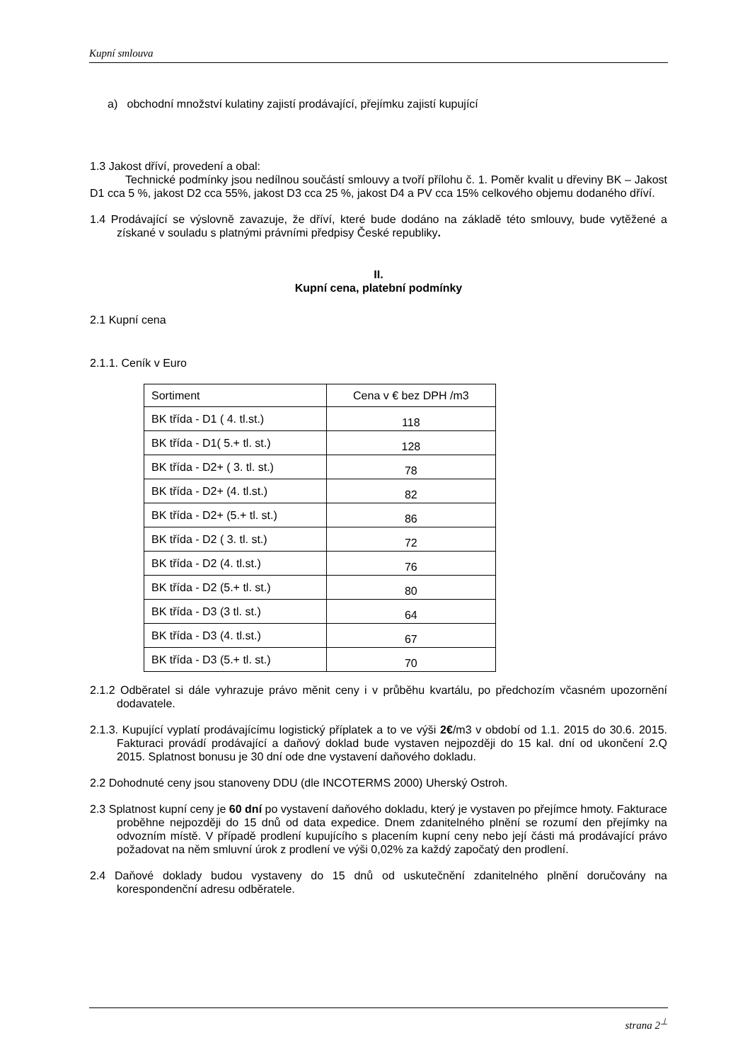Kupní smlouva
a) obchodní množství kulatiny zajistí prodávající, přejímku zajistí kupující
1.3 Jakost dříví, provedení a obal:
Technické podmínky jsou nedílnou součástí smlouvy a tvoří přílohu č. 1. Poměr kvalit u dřeviny BK – Jakost D1 cca 5 %, jakost D2 cca 55%, jakost D3 cca 25 %, jakost D4 a PV cca 15% celkového objemu dodaného dříví.
1.4 Prodávající se výslovně zavazuje, že dříví, které bude dodáno na základě této smlouvy, bude vytěžené a získané v souladu s platnými právními předpisy České republiky.
II.
Kupní cena, platební podmínky
2.1 Kupní cena
2.1.1. Ceník v Euro
| Sortiment | Cena v € bez DPH /m3 |
| BK třída - D1 ( 4. tl.st.) | 118 |
| BK třída - D1( 5.+ tl. st.) | 128 |
| BK třída - D2+ ( 3. tl. st.) | 78 |
| BK třída - D2+ (4. tl.st.) | 82 |
| BK třída - D2+ (5.+ tl. st.) | 86 |
| BK třída - D2 ( 3. tl. st.) | 72 |
| BK třída - D2 (4. tl.st.) | 76 |
| BK třída - D2 (5.+ tl. st.) | 80 |
| BK třída - D3 (3 tl. st.) | 64 |
| BK třída - D3 (4. tl.st.) | 67 |
| BK třída - D3 (5.+ tl. st.) | 70 |
2.1.2 Odběratel si dále vyhrazuje právo měnit ceny i v průběhu kvartálu, po předchozím včasném upozornění dodavatele.
2.1.3. Kupující vyplatí prodávajícímu logistický příplatek a to ve výši 2€/m3 v období od 1.1. 2015 do 30.6. 2015. Fakturaci provádí prodávající a daňový doklad bude vystaven nejpozději do 15 kal. dní od ukončení 2.Q 2015. Splatnost bonusu je 30 dní ode dne vystavení daňového dokladu.
2.2 Dohodnuté ceny jsou stanoveny DDU (dle INCOTERMS 2000) Uherský Ostroh.
2.3 Splatnost kupní ceny je 60 dní po vystavení daňového dokladu, který je vystaven po přejímce hmoty. Fakturace proběhne nejpozději do 15 dnů od data expedice. Dnem zdanitelného plnění se rozumí den přejímky na odvozním místě. V případě prodlení kupujícího s placením kupní ceny nebo její části má prodávající právo požadovat na něm smluvní úrok z prodlení ve výši 0,02% za každý započatý den prodlení.
2.4 Daňové doklady budou vystaveny do 15 dnů od uskutečnění zdanitelného plnění doručovány na korespondenční adresu odběratele.
strana 2<sup>⊥</sup>